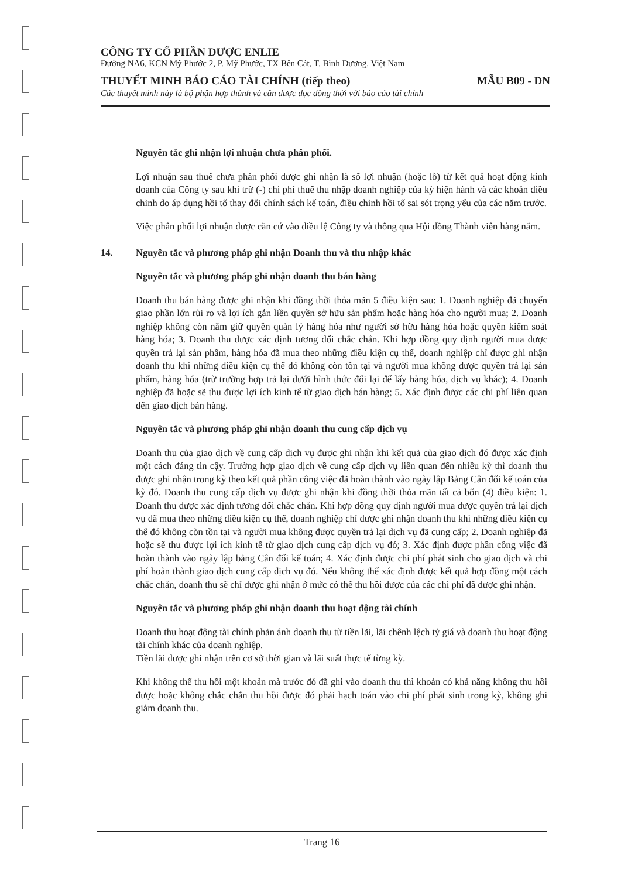CÔNG TY CỔ PHẦN DƯỢC ENLIE
Đường NA6, KCN Mỹ Phước 2, P. Mỹ Phước, TX Bến Cát, T. Bình Dương, Việt Nam
THUYẾT MINH BÁO CÁO TÀI CHÍNH (tiếp theo) MẪU B09 - DN
Các thuyết minh này là bộ phận hợp thành và cần được đọc đồng thời với báo cáo tài chính
Nguyên tắc ghi nhận lợi nhuận chưa phân phối.
Lợi nhuận sau thuế chưa phân phối được ghi nhận là số lợi nhuận (hoặc lỗ) từ kết quả hoạt động kinh doanh của Công ty sau khi trừ (-) chi phí thuế thu nhập doanh nghiệp của kỳ hiện hành và các khoản điều chỉnh do áp dụng hồi tố thay đổi chính sách kế toán, điều chỉnh hồi tố sai sót trọng yếu của các năm trước.
Việc phân phối lợi nhuận được căn cứ vào điều lệ Công ty và thông qua Hội đồng Thành viên hàng năm.
14. Nguyên tắc và phương pháp ghi nhận Doanh thu và thu nhập khác
Nguyên tắc và phương pháp ghi nhận doanh thu bán hàng
Doanh thu bán hàng được ghi nhận khi đồng thời thỏa mãn 5 điều kiện sau: 1. Doanh nghiệp đã chuyển giao phần lớn rủi ro và lợi ích gắn liền quyền sở hữu sản phẩm hoặc hàng hóa cho người mua; 2. Doanh nghiệp không còn nắm giữ quyền quản lý hàng hóa như người sở hữu hàng hóa hoặc quyền kiểm soát hàng hóa; 3. Doanh thu được xác định tương đối chắc chắn. Khi hợp đồng quy định người mua được quyền trả lại sản phẩm, hàng hóa đã mua theo những điều kiện cụ thể, doanh nghiệp chỉ được ghi nhận doanh thu khi những điều kiện cụ thể đó không còn tồn tại và người mua không được quyền trả lại sản phẩm, hàng hóa (trừ trường hợp trả lại dưới hình thức đổi lại để lấy hàng hóa, dịch vụ khác); 4. Doanh nghiệp đã hoặc sẽ thu được lợi ích kinh tế từ giao dịch bán hàng; 5. Xác định được các chi phí liên quan đến giao dịch bán hàng.
Nguyên tắc và phương pháp ghi nhận doanh thu cung cấp dịch vụ
Doanh thu của giao dịch về cung cấp dịch vụ được ghi nhận khi kết quả của giao dịch đó được xác định một cách đáng tin cậy. Trường hợp giao dịch về cung cấp dịch vụ liên quan đến nhiều kỳ thì doanh thu được ghi nhận trong kỳ theo kết quả phần công việc đã hoàn thành vào ngày lập Bảng Cân đối kế toán của kỳ đó. Doanh thu cung cấp dịch vụ được ghi nhận khi đồng thời thỏa mãn tất cả bốn (4) điều kiện: 1. Doanh thu được xác định tương đối chắc chắn. Khi hợp đồng quy định người mua được quyền trả lại dịch vụ đã mua theo những điều kiện cụ thể, doanh nghiệp chỉ được ghi nhận doanh thu khi những điều kiện cụ thể đó không còn tồn tại và người mua không được quyền trả lại dịch vụ đã cung cấp; 2. Doanh nghiệp đã hoặc sẽ thu được lợi ích kinh tế từ giao dịch cung cấp dịch vụ đó; 3. Xác định được phần công việc đã hoàn thành vào ngày lập bảng Cân đối kế toán; 4. Xác định được chi phí phát sinh cho giao dịch và chi phí hoàn thành giao dịch cung cấp dịch vụ đó. Nếu không thể xác định được kết quả hợp đồng một cách chắc chắn, doanh thu sẽ chỉ được ghi nhận ở mức có thể thu hồi được của các chi phí đã được ghi nhận.
Nguyên tắc và phương pháp ghi nhận doanh thu hoạt động tài chính
Doanh thu hoạt động tài chính phản ánh doanh thu từ tiền lãi, lãi chênh lệch tỷ giá và doanh thu hoạt động tài chính khác của doanh nghiệp.
Tiền lãi được ghi nhận trên cơ sở thời gian và lãi suất thực tế từng kỳ.
Khi không thể thu hồi một khoản mà trước đó đã ghi vào doanh thu thì khoản có khả năng không thu hồi được hoặc không chắc chắn thu hồi được đó phải hạch toán vào chi phí phát sinh trong kỳ, không ghi giảm doanh thu.
Trang 16